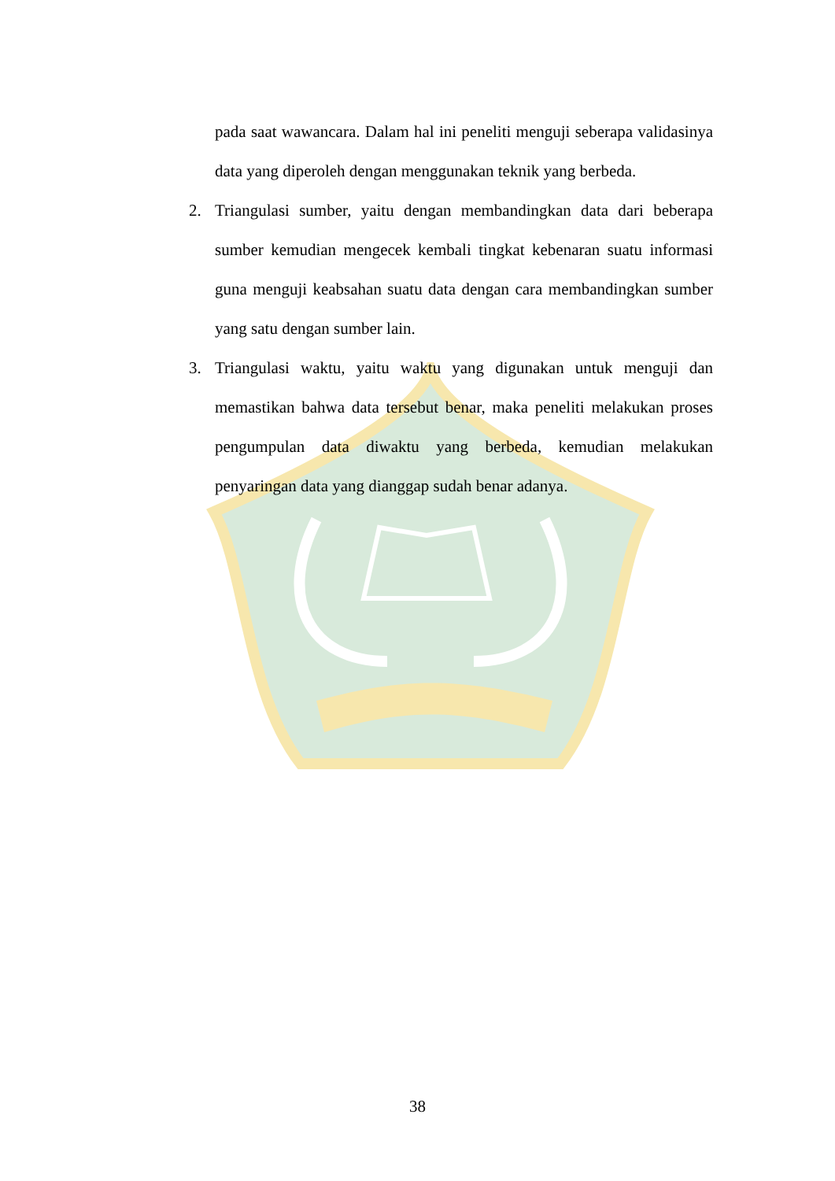pada saat wawancara. Dalam hal ini peneliti menguji seberapa validasinya data yang diperoleh dengan menggunakan teknik yang berbeda.
2. Triangulasi sumber, yaitu dengan membandingkan data dari beberapa sumber kemudian mengecek kembali tingkat kebenaran suatu informasi guna menguji keabsahan suatu data dengan cara membandingkan sumber yang satu dengan sumber lain.
3. Triangulasi waktu, yaitu waktu yang digunakan untuk menguji dan memastikan bahwa data tersebut benar, maka peneliti melakukan proses pengumpulan data diwaktu yang berbeda, kemudian melakukan penyaringan data yang dianggap sudah benar adanya.
38